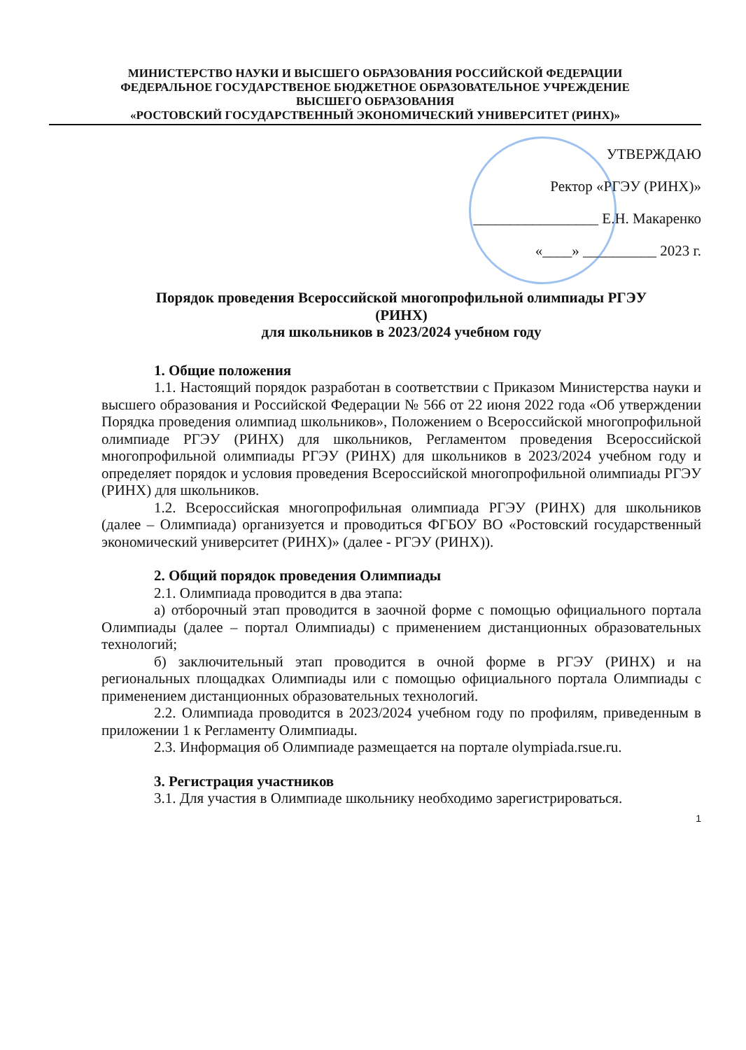МИНИСТЕРСТВО НАУКИ И ВЫСШЕГО ОБРАЗОВАНИЯ РОССИЙСКОЙ ФЕДЕРАЦИИ
ФЕДЕРАЛЬНОЕ ГОСУДАРСТВЕНОЕ БЮДЖЕТНОЕ ОБРАЗОВАТЕЛЬНОЕ УЧРЕЖДЕНИЕ
ВЫСШЕГО ОБРАЗОВАНИЯ
«РОСТОВСКИЙ ГОСУДАРСТВЕННЫЙ ЭКОНОМИЧЕСКИЙ УНИВЕРСИТЕТ (РИНХ)»
УТВЕРЖДАЮ
Ректор «РГЭУ (РИНХ)»
_________________ Е.Н. Макаренко
«____» __________ 2023 г.
Порядок проведения Всероссийской многопрофильной олимпиады РГЭУ
(РИНХ)
для школьников в 2023/2024 учебном году
1. Общие положения
1.1. Настоящий порядок разработан в соответствии с Приказом Министерства науки и высшего образования и Российской Федерации № 566 от 22 июня 2022 года «Об утверждении Порядка проведения олимпиад школьников», Положением о Всероссийской многопрофильной олимпиаде РГЭУ (РИНХ) для школьников, Регламентом проведения Всероссийской многопрофильной олимпиады РГЭУ (РИНХ) для школьников в 2023/2024 учебном году и определяет порядок и условия проведения Всероссийской многопрофильной олимпиады РГЭУ (РИНХ) для школьников.
1.2. Всероссийская многопрофильная олимпиада РГЭУ (РИНХ) для школьников (далее – Олимпиада) организуется и проводиться ФГБОУ ВО «Ростовский государственный экономический университет (РИНХ)» (далее - РГЭУ (РИНХ)).
2. Общий порядок проведения Олимпиады
2.1. Олимпиада проводится в два этапа:
а) отборочный этап проводится в заочной форме с помощью официального портала Олимпиады (далее – портал Олимпиады) с применением дистанционных образовательных технологий;
б) заключительный этап проводится в очной форме в РГЭУ (РИНХ) и на региональных площадках Олимпиады или с помощью официального портала Олимпиады с применением дистанционных образовательных технологий.
2.2. Олимпиада проводится в 2023/2024 учебном году по профилям, приведенным в приложении 1 к Регламенту Олимпиады.
2.3. Информация об Олимпиаде размещается на портале olympiada.rsue.ru.
3. Регистрация участников
3.1. Для участия в Олимпиаде школьнику необходимо зарегистрироваться.
1